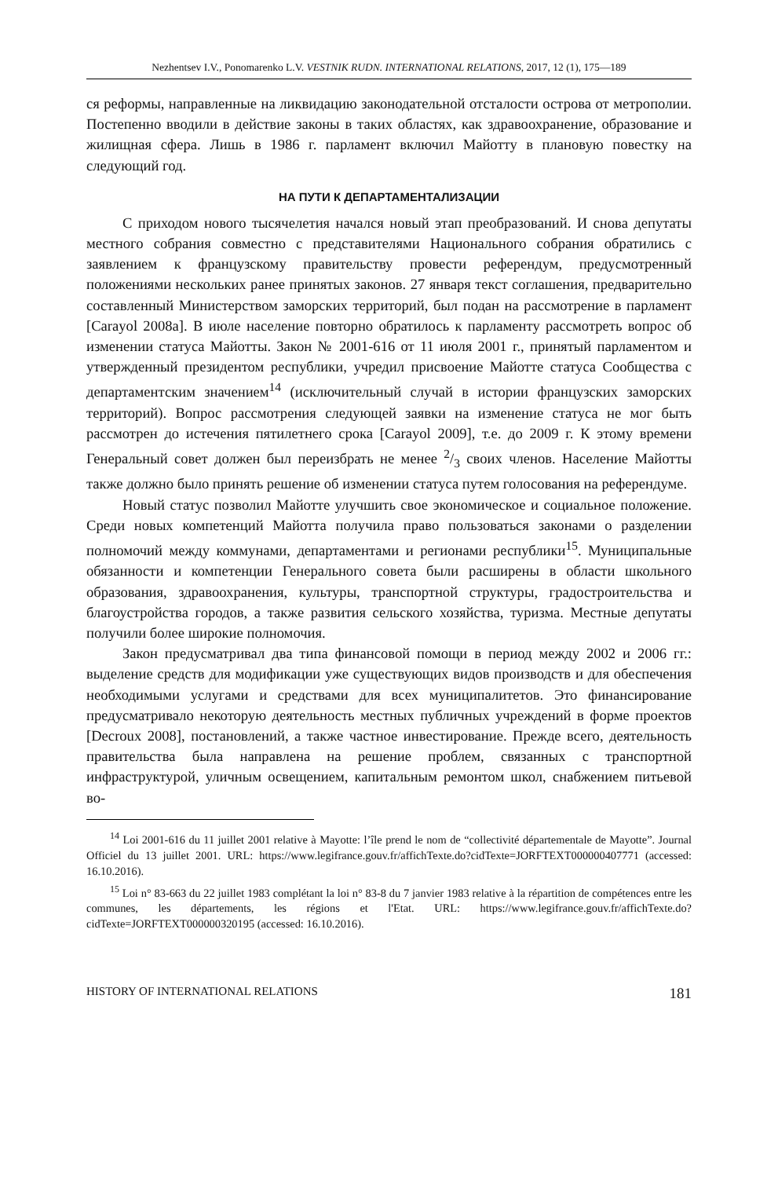Nezhentsev I.V., Ponomarenko L.V. VESTNIK RUDN. INTERNATIONAL RELATIONS, 2017, 12 (1), 175—189
ся реформы, направленные на ликвидацию законодательной отсталости острова от метрополии. Постепенно вводили в действие законы в таких областях, как здравоохранение, образование и жилищная сфера. Лишь в 1986 г. парламент включил Майотту в плановую повестку на следующий год.
НА ПУТИ К ДЕПАРТАМЕНТАЛИЗАЦИИ
С приходом нового тысячелетия начался новый этап преобразований. И снова депутаты местного собрания совместно с представителями Национального собрания обратились с заявлением к французскому правительству провести референдум, предусмотренный положениями нескольких ранее принятых законов. 27 января текст соглашения, предварительно составленный Министерством заморских территорий, был подан на рассмотрение в парламент [Carayol 2008a]. В июле население повторно обратилось к парламенту рассмотреть вопрос об изменении статуса Майотты. Закон № 2001-616 от 11 июля 2001 г., принятый парламентом и утвержденный президентом республики, учредил присвоение Майотте статуса Сообщества с департаментским значением<sup>14</sup> (исключительный случай в истории французских заморских территорий). Вопрос рассмотрения следующей заявки на изменение статуса не мог быть рассмотрен до истечения пятилетнего срока [Carayol 2009], т.е. до 2009 г. К этому времени Генеральный совет должен был переизбрать не менее 2/3 своих членов. Население Майотты также должно было принять решение об изменении статуса путем голосования на референдуме.
Новый статус позволил Майотте улучшить свое экономическое и социальное положение. Среди новых компетенций Майотта получила право пользоваться законами о разделении полномочий между коммунами, департаментами и регионами республики<sup>15</sup>. Муниципальные обязанности и компетенции Генерального совета были расширены в области школьного образования, здравоохранения, культуры, транспортной структуры, градостроительства и благоустройства городов, а также развития сельского хозяйства, туризма. Местные депутаты получили более широкие полномочия.
Закон предусматривал два типа финансовой помощи в период между 2002 и 2006 гг.: выделение средств для модификации уже существующих видов производств и для обеспечения необходимыми услугами и средствами для всех муниципалитетов. Это финансирование предусматривало некоторую деятельность местных публичных учреждений в форме проектов [Decroux 2008], постановлений, а также частное инвестирование. Прежде всего, деятельность правительства была направлена на решение проблем, связанных с транспортной инфраструктурой, уличным освещением, капитальным ремонтом школ, снабжением питьевой во-
<sup>14</sup> Loi 2001-616 du 11 juillet 2001 relative à Mayotte: l’île prend le nom de “collectivité départementale de Mayotte”. Journal Officiel du 13 juillet 2001. URL: https://www.legifrance.gouv.fr/affichTexte.do?cidTexte=JORFTEXT000000407771 (accessed: 16.10.2016).
<sup>15</sup> Loi n° 83-663 du 22 juillet 1983 complétant la loi n° 83-8 du 7 janvier 1983 relative à la répartition de compétences entre les communes, les départements, les régions et l'Etat. URL: https://www.legifrance.gouv.fr/affichTexte.do?cidTexte=JORFTEXT000000320195 (accessed: 16.10.2016).
HISTORY OF INTERNATIONAL RELATIONS 181